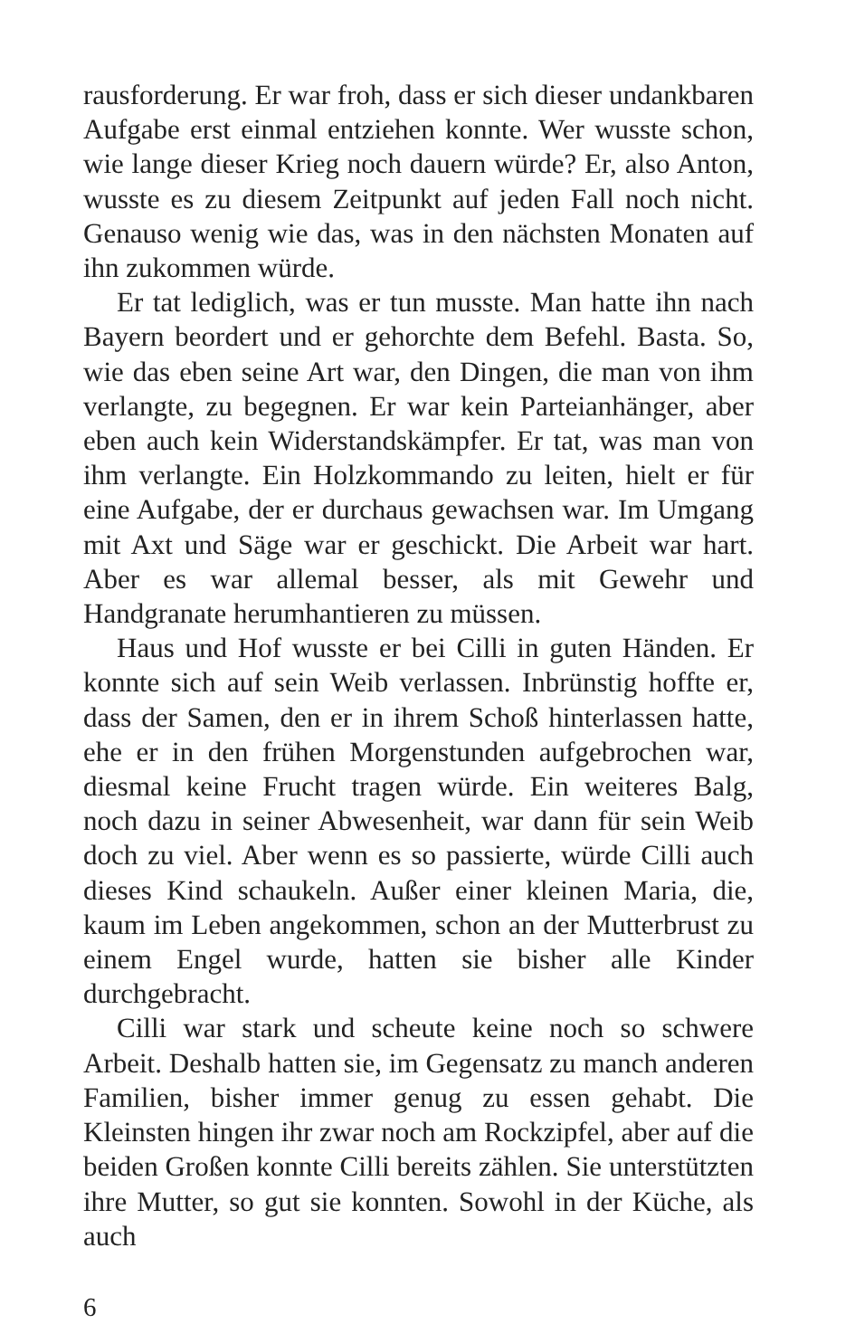rausforderung. Er war froh, dass er sich dieser undankbaren Aufgabe erst einmal entziehen konnte. Wer wusste schon, wie lange dieser Krieg noch dauern würde? Er, also Anton, wusste es zu diesem Zeitpunkt auf jeden Fall noch nicht. Genauso wenig wie das, was in den nächsten Monaten auf ihn zukommen würde.
Er tat lediglich, was er tun musste. Man hatte ihn nach Bayern beordert und er gehorchte dem Befehl. Basta. So, wie das eben seine Art war, den Dingen, die man von ihm verlangte, zu begegnen. Er war kein Parteianhänger, aber eben auch kein Widerstandskämpfer. Er tat, was man von ihm verlangte. Ein Holzkommando zu leiten, hielt er für eine Aufgabe, der er durchaus gewachsen war. Im Umgang mit Axt und Säge war er geschickt. Die Arbeit war hart. Aber es war allemal besser, als mit Gewehr und Handgranate herumhantieren zu müssen.
Haus und Hof wusste er bei Cilli in guten Händen. Er konnte sich auf sein Weib verlassen. Inbrünstig hoffte er, dass der Samen, den er in ihrem Schoß hinterlassen hatte, ehe er in den frühen Morgenstunden aufgebrochen war, diesmal keine Frucht tragen würde. Ein weiteres Balg, noch dazu in seiner Abwesenheit, war dann für sein Weib doch zu viel. Aber wenn es so passierte, würde Cilli auch dieses Kind schaukeln. Außer einer kleinen Maria, die, kaum im Leben angekommen, schon an der Mutterbrust zu einem Engel wurde, hatten sie bisher alle Kinder durchgebracht.
Cilli war stark und scheute keine noch so schwere Arbeit. Deshalb hatten sie, im Gegensatz zu manch anderen Familien, bisher immer genug zu essen gehabt. Die Kleinsten hingen ihr zwar noch am Rockzipfel, aber auf die beiden Großen konnte Cilli bereits zählen. Sie unterstützten ihre Mutter, so gut sie konnten. Sowohl in der Küche, als auch
6